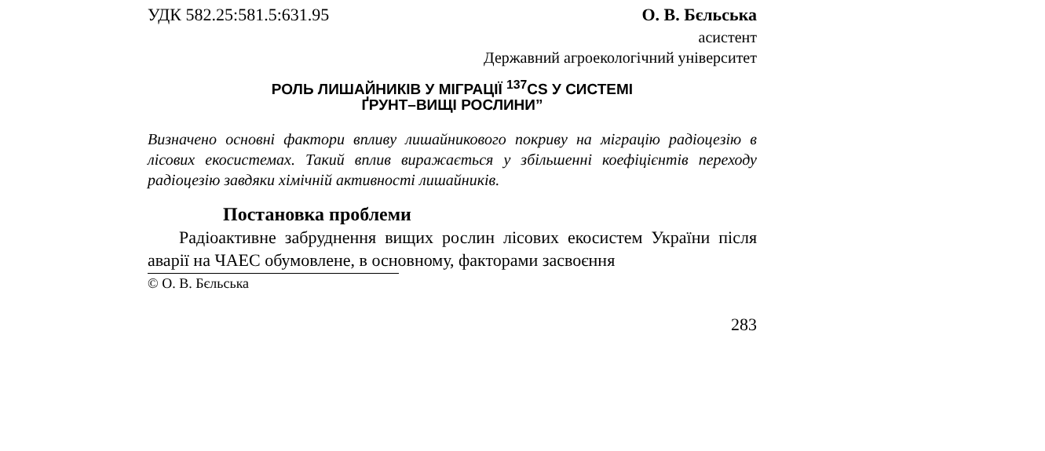УДК 582.25:581.5:631.95 О. В. Бєльська
асистент
Державний агроекологічний університет
РОЛЬ ЛИШАЙНИКІВ У МІГРАЦІЇ <sup>137</sup>CS У СИСТЕМІ
ҐРУНТ–ВИЩІ РОСЛИНИ”
Визначено основні фактори впливу лишайникового покриву на міграцію радіоцезію в лісових екосистемах. Такий вплив виражається у збільшенні коефіцієнтів переходу радіоцезію завдяки хімічній активності лишайників.
Постановка проблеми
Радіоактивне забруднення вищих рослин лісових екосистем України після аварії на ЧАЕС обумовлене, в основному, факторами засвоєння
© О. В. Бєльська
283